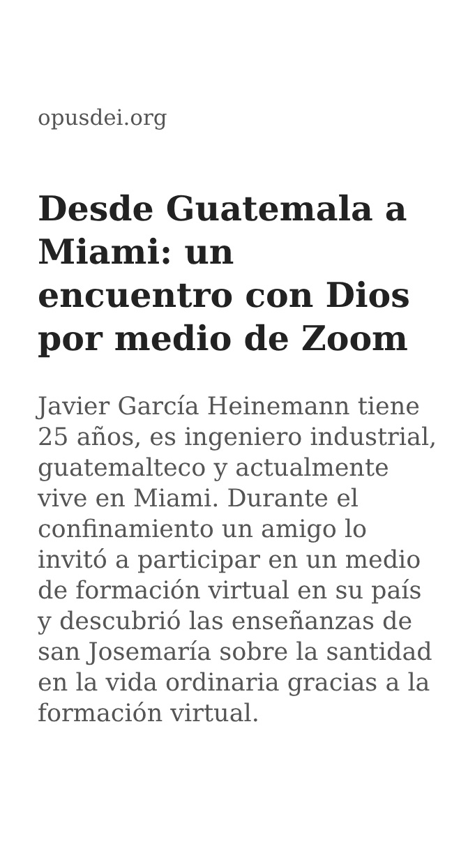opusdei.org
Desde Guatemala a Miami: un encuentro con Dios por medio de Zoom
Javier García Heinemann tiene 25 años, es ingeniero industrial, guatemalteco y actualmente vive en Miami. Durante el confinamiento un amigo lo invitó a participar en un medio de formación virtual en su país y descubrió las enseñanzas de san Josemaría sobre la santidad en la vida ordinaria gracias a la formación virtual.